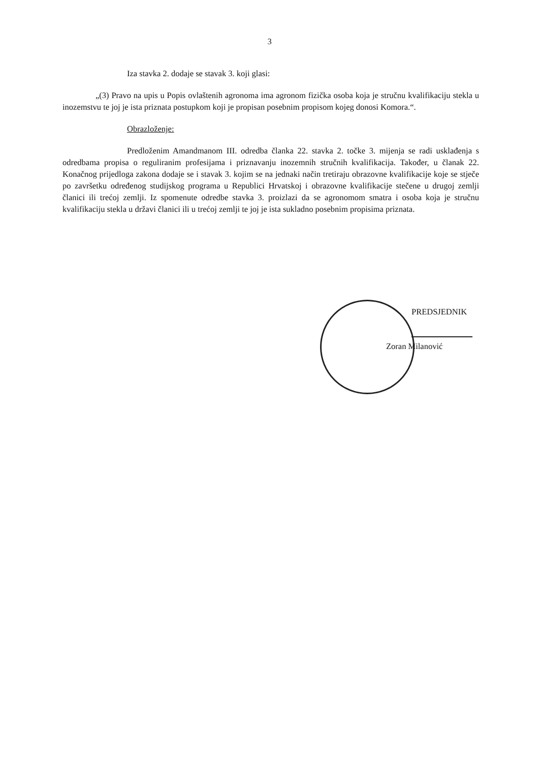3
Iza stavka 2. dodaje se stavak 3. koji glasi:
„(3) Pravo na upis u Popis ovlaštenih agronoma ima agronom fizička osoba koja je stručnu kvalifikaciju stekla u inozemstvu te joj je ista priznata postupkom koji je propisan posebnim propisom kojeg donosi Komora.“.
Obrazloženje:
Predloženim Amandmanom III. odredba članka 22. stavka 2. točke 3. mijenja se radi usklađenja s odredbama propisa o reguliranim profesijama i priznavanju inozemnih stručnih kvalifikacija. Također, u članak 22. Konačnog prijedloga zakona dodaje se i stavak 3. kojim se na jednaki način tretiraju obrazovne kvalifikacije koje se stječe po završetku određenog studijskog programa u Republici Hrvatskoj i obrazovne kvalifikacije stečene u drugoj zemlji članici ili trećoj zemlji. Iz spomenute odredbe stavka 3. proizlazi da se agronomom smatra i osoba koja je stručnu kvalifikaciju stekla u državi članici ili u trećoj zemlji te joj je ista sukladno posebnim propisima priznata.
PREDSJEDNIK
Zoran Milanović